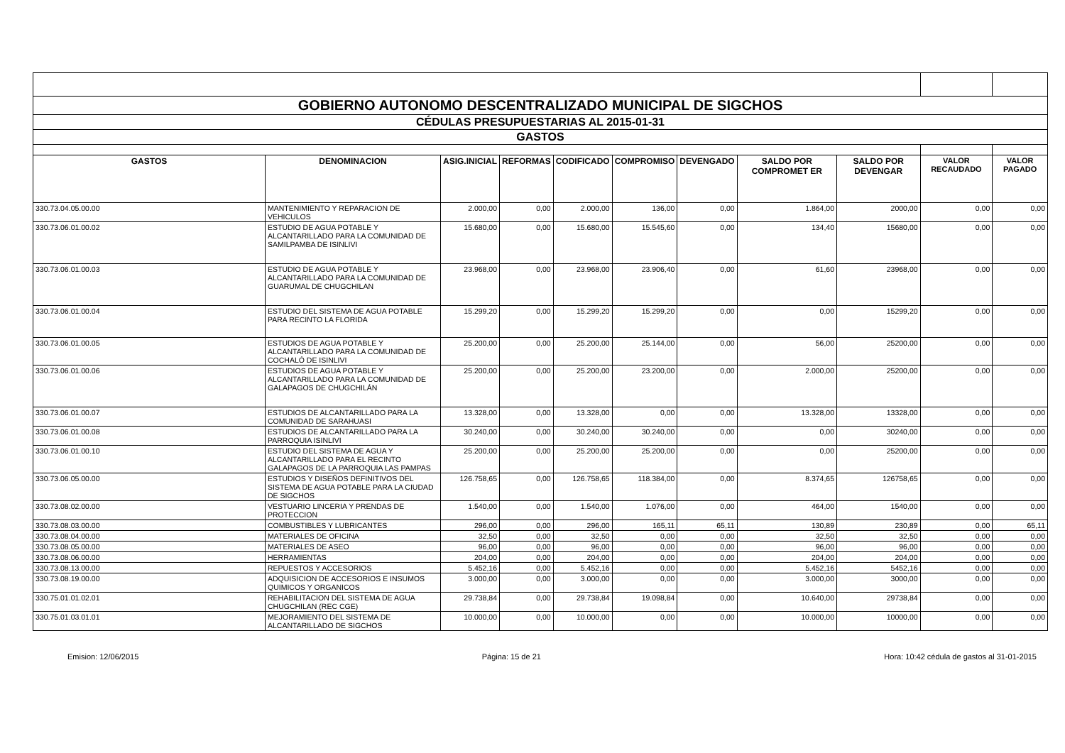| GOBIERNO AUTONOMO DESCENTRALIZADO MUNICIPAL DE SIGCHOS | | | | | | | | | | |
| CÉDULAS PRESUPUESTARIAS AL 2015-01-31 | | | | | | | | | | |
| GASTOS | | | | | | | | | | |
| GASTOS | DENOMINACION | ASIG.INICIAL | REFORMAS | CODIFICADO | COMPROMISO | DEVENGADO | SALDO POR COMPROMET ER | SALDO POR DEVENGAR | VALOR RECAUDADO | VALOR PAGADO |
| 330.73.04.05.00.00 | MANTENIMIENTO Y REPARACION DE VEHICULOS | 2.000,00 | 0,00 | 2.000,00 | 136,00 | 0,00 | 1.864,00 | 2000,00 | 0,00 | 0,00 |
| 330.73.06.01.00.02 | ESTUDIO DE AGUA POTABLE Y ALCANTARILLADO PARA LA COMUNIDAD DE SAMILPAMBA DE ISINLIVI | 15.680,00 | 0,00 | 15.680,00 | 15.545,60 | 0,00 | 134,40 | 15680,00 | 0,00 | 0,00 |
| 330.73.06.01.00.03 | ESTUDIO DE AGUA POTABLE Y ALCANTARILLADO PARA LA COMUNIDAD DE GUARUMAL DE CHUGCHILAN | 23.968,00 | 0,00 | 23.968,00 | 23.906,40 | 0,00 | 61,60 | 23968,00 | 0,00 | 0,00 |
| 330.73.06.01.00.04 | ESTUDIO DEL SISTEMA DE AGUA POTABLE PARA RECINTO LA FLORIDA | 15.299,20 | 0,00 | 15.299,20 | 15.299,20 | 0,00 | 0,00 | 15299,20 | 0,00 | 0,00 |
| 330.73.06.01.00.05 | ESTUDIOS DE AGUA POTABLE Y ALCANTARILLADO PARA LA COMUNIDAD DE COCHALÓ DE ISINLIVI | 25.200,00 | 0,00 | 25.200,00 | 25.144,00 | 0,00 | 56,00 | 25200,00 | 0,00 | 0,00 |
| 330.73.06.01.00.06 | ESTUDIOS DE AGUA POTABLE Y ALCANTARILLADO PARA LA COMUNIDAD DE GALAPAGOS DE CHUGCHILÁN | 25.200,00 | 0,00 | 25.200,00 | 23.200,00 | 0,00 | 2.000,00 | 25200,00 | 0,00 | 0,00 |
| 330.73.06.01.00.07 | ESTUDIOS DE ALCANTARILLADO PARA LA COMUNIDAD DE SARAHUASI | 13.328,00 | 0,00 | 13.328,00 | 0,00 | 0,00 | 13.328,00 | 13328,00 | 0,00 | 0,00 |
| 330.73.06.01.00.08 | ESTUDIOS DE ALCANTARILLADO PARA LA PARROQUIA ISINLIVI | 30.240,00 | 0,00 | 30.240,00 | 30.240,00 | 0,00 | 0,00 | 30240,00 | 0,00 | 0,00 |
| 330.73.06.01.00.10 | ESTUDIO DEL SISTEMA DE AGUA Y ALCANTARILLADO PARA EL RECINTO GALAPAGOS DE LA PARROQUIA LAS PAMPAS | 25.200,00 | 0,00 | 25.200,00 | 25.200,00 | 0,00 | 0,00 | 25200,00 | 0,00 | 0,00 |
| 330.73.06.05.00.00 | ESTUDIOS Y DISEÑOS DEFINITIVOS DEL SISTEMA DE AGUA POTABLE PARA LA CIUDAD DE SIGCHOS | 126.758,65 | 0,00 | 126.758,65 | 118.384,00 | 0,00 | 8.374,65 | 126758,65 | 0,00 | 0,00 |
| 330.73.08.02.00.00 | VESTUARIO LINCERIA Y PRENDAS DE PROTECCION | 1.540,00 | 0,00 | 1.540,00 | 1.076,00 | 0,00 | 464,00 | 1540,00 | 0,00 | 0,00 |
| 330.73.08.03.00.00 | COMBUSTIBLES Y LUBRICANTES | 296,00 | 0,00 | 296,00 | 165,11 | 65,11 | 130,89 | 230,89 | 0,00 | 65,11 |
| 330.73.08.04.00.00 | MATERIALES DE OFICINA | 32,50 | 0,00 | 32,50 | 0,00 | 0,00 | 32,50 | 32,50 | 0,00 | 0,00 |
| 330.73.08.05.00.00 | MATERIALES DE ASEO | 96,00 | 0,00 | 96,00 | 0,00 | 0,00 | 96,00 | 96,00 | 0,00 | 0,00 |
| 330.73.08.06.00.00 | HERRAMIENTAS | 204,00 | 0,00 | 204,00 | 0,00 | 0,00 | 204,00 | 204,00 | 0,00 | 0,00 |
| 330.73.08.13.00.00 | REPUESTOS Y ACCESORIOS | 5.452,16 | 0,00 | 5.452,16 | 0,00 | 0,00 | 5.452,16 | 5452,16 | 0,00 | 0,00 |
| 330.73.08.19.00.00 | ADQUISICION DE ACCESORIOS E INSUMOS QUIMICOS Y ORGANICOS | 3.000,00 | 0,00 | 3.000,00 | 0,00 | 0,00 | 3.000,00 | 3000,00 | 0,00 | 0,00 |
| 330.75.01.01.02.01 | REHABILITACION DEL SISTEMA DE AGUA CHUGCHILAN (REC CGE) | 29.738,84 | 0,00 | 29.738,84 | 19.098,84 | 0,00 | 10.640,00 | 29738,84 | 0,00 | 0,00 |
| 330.75.01.03.01.01 | MEJORAMIENTO DEL SISTEMA DE ALCANTARILLADO DE SIGCHOS | 10.000,00 | 0,00 | 10.000,00 | 0,00 | 0,00 | 10.000,00 | 10000,00 | 0,00 | 0,00 |
Emision: 12/06/2015 Página: 15 de 21 Hora: 10:42 cédula de gastos al 31-01-2015